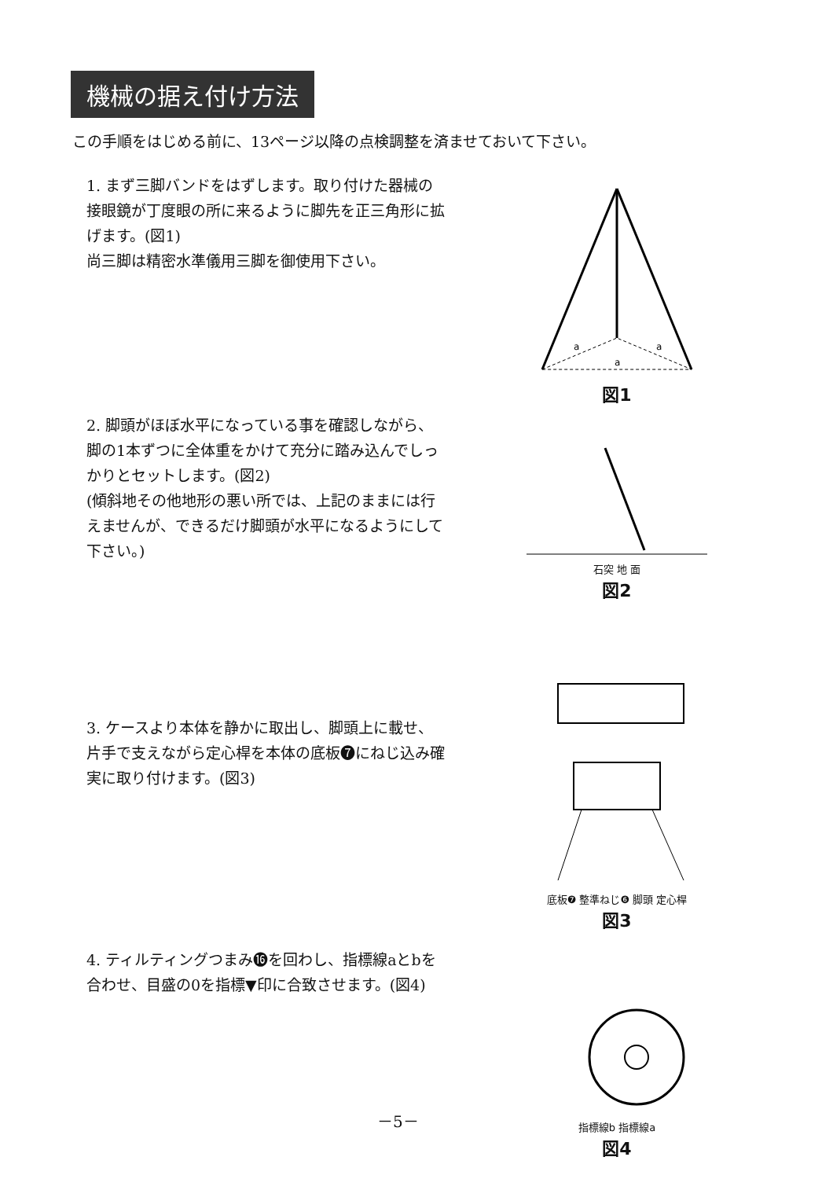機械の据え付け方法
この手順をはじめる前に、13ページ以降の点検調整を済ませておいて下さい。
1. まず三脚バンドをはずします。取り付けた器械の接眼鏡が丁度眼の所に来るように脚先を正三角形に拡げます。(図1)
尚三脚は精密水準儀用三脚を御使用下さい。
a
a
a
図1
2. 脚頭がほぼ水平になっている事を確認しながら、脚の1本ずつに全体重をかけて充分に踏み込んでしっかりとセットします。(図2)
(傾斜地その他地形の悪い所では、上記のままには行えませんが、できるだけ脚頭が水平になるようにして下さい。)
石突 地 面
図2
3. ケースより本体を静かに取出し、脚頭上に載せ、片手で支えながら定心桿を本体の底板❼にねじ込み確実に取り付けます。(図3)
底板❼ 整準ねじ❻ 脚頭 定心桿
図3
4. ティルティングつまみ⓰を回わし、指標線aとbを合わせ、目盛の0を指標▼印に合致させます。(図4)
指標線b 指標線a
図4
－5－